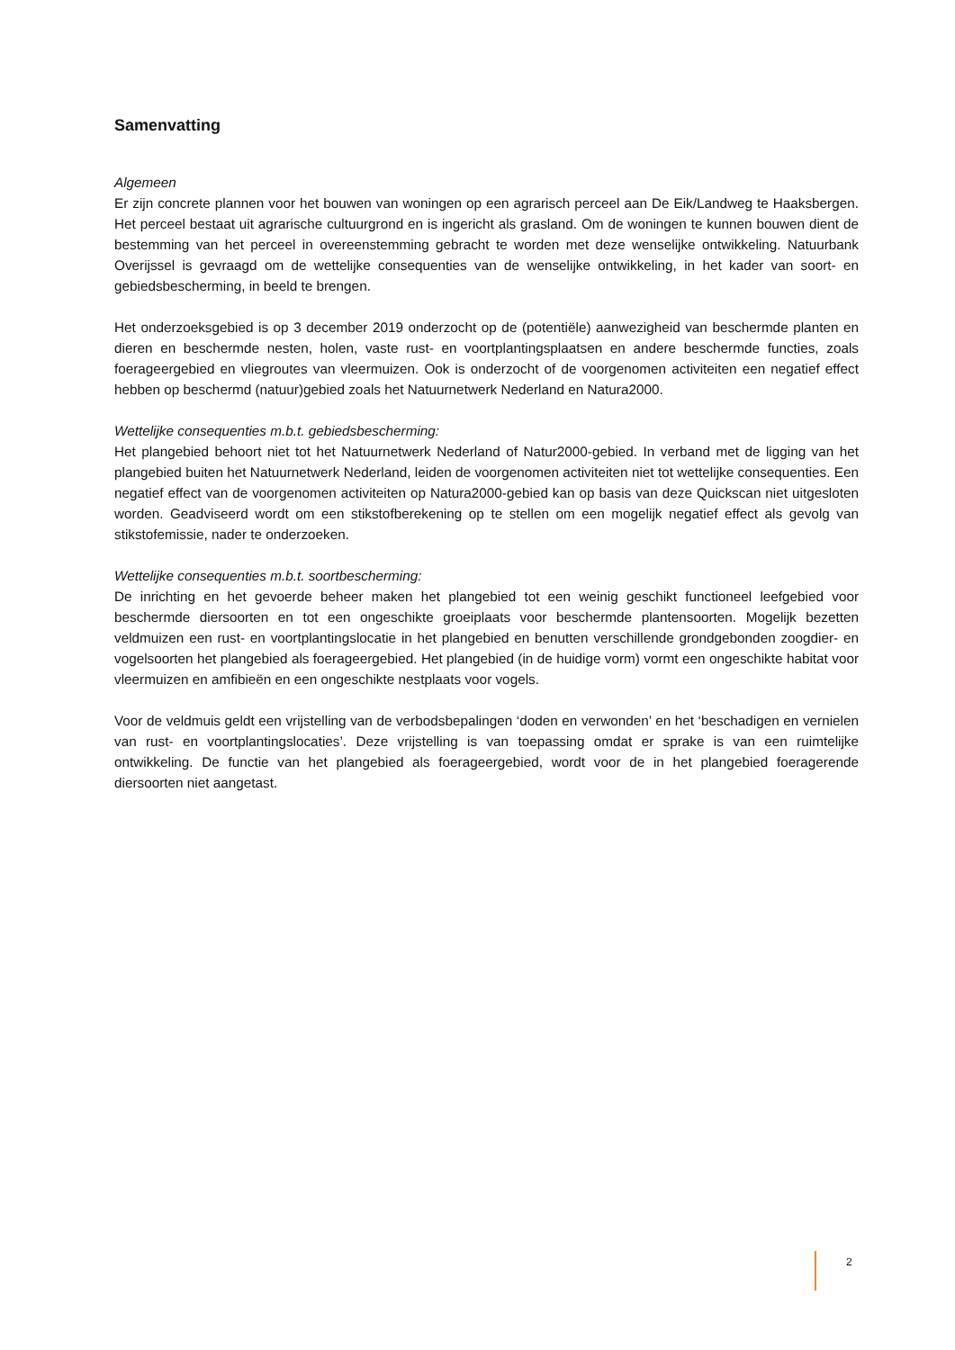Samenvatting
Algemeen
Er zijn concrete plannen voor het bouwen van woningen op een agrarisch perceel aan De Eik/Landweg te Haaksbergen. Het perceel bestaat uit agrarische cultuurgrond en is ingericht als grasland. Om de woningen te kunnen bouwen dient de bestemming van het perceel in overeenstemming gebracht te worden met deze wenselijke ontwikkeling. Natuurbank Overijssel is gevraagd om de wettelijke consequenties van de wenselijke ontwikkeling, in het kader van soort- en gebiedsbescherming, in beeld te brengen.
Het onderzoeksgebied is op 3 december 2019 onderzocht op de (potentiële) aanwezigheid van beschermde planten en dieren en beschermde nesten, holen, vaste rust- en voortplantingsplaatsen en andere beschermde functies, zoals foerageergebied en vliegroutes van vleermuizen. Ook is onderzocht of de voorgenomen activiteiten een negatief effect hebben op beschermd (natuur)gebied zoals het Natuurnetwerk Nederland en Natura2000.
Wettelijke consequenties m.b.t. gebiedsbescherming:
Het plangebied behoort niet tot het Natuurnetwerk Nederland of Natur2000-gebied. In verband met de ligging van het plangebied buiten het Natuurnetwerk Nederland, leiden de voorgenomen activiteiten niet tot wettelijke consequenties. Een negatief effect van de voorgenomen activiteiten op Natura2000-gebied kan op basis van deze Quickscan niet uitgesloten worden. Geadviseerd wordt om een stikstofberekening op te stellen om een mogelijk negatief effect als gevolg van stikstofemissie, nader te onderzoeken.
Wettelijke consequenties m.b.t. soortbescherming:
De inrichting en het gevoerde beheer maken het plangebied tot een weinig geschikt functioneel leefgebied voor beschermde diersoorten en tot een ongeschikte groeiplaats voor beschermde plantensoorten. Mogelijk bezetten veldmuizen een rust- en voortplantingslocatie in het plangebied en benutten verschillende grondgebonden zoogdier- en vogelsoorten het plangebied als foerageergebied. Het plangebied (in de huidige vorm) vormt een ongeschikte habitat voor vleermuizen en amfibieën en een ongeschikte nestplaats voor vogels.
Voor de veldmuis geldt een vrijstelling van de verbodsbepalingen ‘doden en verwonden’ en het ‘beschadigen en vernielen van rust- en voortplantingslocaties’. Deze vrijstelling is van toepassing omdat er sprake is van een ruimtelijke ontwikkeling. De functie van het plangebied als foerageergebied, wordt voor de in het plangebied foeragerende diersoorten niet aangetast.
2